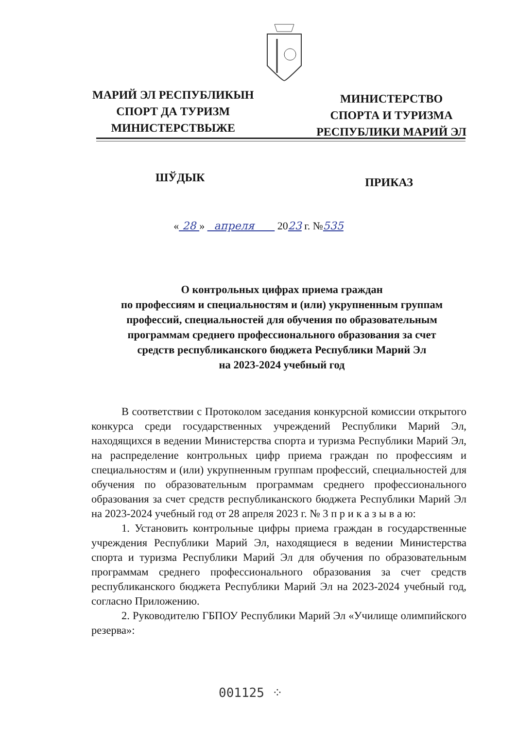МАРИЙ ЭЛ РЕСПУБЛИКЫН
СПОРТ ДА ТУРИЗМ
МИНИСТЕРСТВЫЖЕ
МИНИСТЕРСТВО
СПОРТА И ТУРИЗМА
РЕСПУБЛИКИ МАРИЙ ЭЛ
ШЎДЫК ПРИКАЗ
« 28 » апреля 2023 г. №535
О контрольных цифрах приема граждан
по профессиям и специальностям и (или) укрупненным группам
профессий, специальностей для обучения по образовательным
программам среднего профессионального образования за счет
средств республиканского бюджета Республики Марий Эл
на 2023-2024 учебный год
В соответствии с Протоколом заседания конкурсной комиссии открытого конкурса среди государственных учреждений Республики Марий Эл, находящихся в ведении Министерства спорта и туризма Республики Марий Эл, на распределение контрольных цифр приема граждан по профессиям и специальностям и (или) укрупненным группам профессий, специальностей для обучения по образовательным программам среднего профессионального образования за счет средств республиканского бюджета Республики Марий Эл на 2023-2024 учебный год от 28 апреля 2023 г. № 3 п р и к а з ы в а ю:
1. Установить контрольные цифры приема граждан в государственные учреждения Республики Марий Эл, находящиеся в ведении Министерства спорта и туризма Республики Марий Эл для обучения по образовательным программам среднего профессионального образования за счет средств республиканского бюджета Республики Марий Эл на 2023-2024 учебный год, согласно Приложению.
2. Руководителю ГБПОУ Республики Марий Эл «Училище олимпийского резерва»:
001125 ⁘